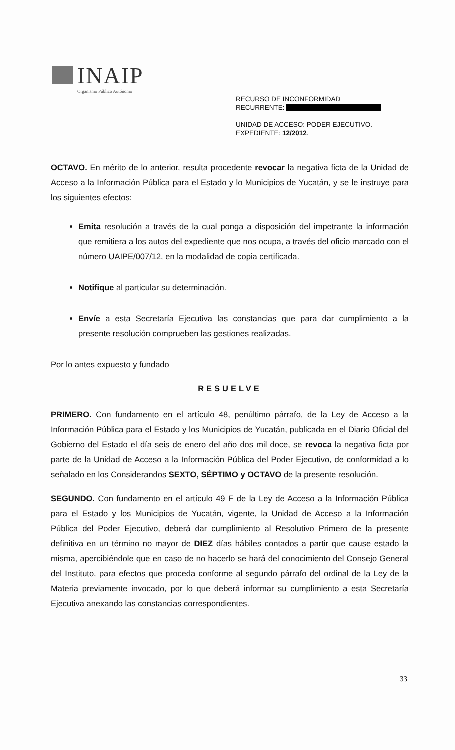INAIP
Organismo Público Autónomo
RECURSO DE INCONFORMIDAD
RECURRENTE:
UNIDAD DE ACCESO: PODER EJECUTIVO.
EXPEDIENTE: 12/2012.
OCTAVO. En mérito de lo anterior, resulta procedente revocar la negativa ficta de la Unidad de Acceso a la Información Pública para el Estado y lo Municipios de Yucatán, y se le instruye para los siguientes efectos:
Emita resolución a través de la cual ponga a disposición del impetrante la información que remitiera a los autos del expediente que nos ocupa, a través del oficio marcado con el número UAIPE/007/12, en la modalidad de copia certificada.
Notifique al particular su determinación.
Envíe a esta Secretaría Ejecutiva las constancias que para dar cumplimiento a la presente resolución comprueben las gestiones realizadas.
Por lo antes expuesto y fundado
RESUELVE
PRIMERO. Con fundamento en el artículo 48, penúltimo párrafo, de la Ley de Acceso a la Información Pública para el Estado y los Municipios de Yucatán, publicada en el Diario Oficial del Gobierno del Estado el día seis de enero del año dos mil doce, se revoca la negativa ficta por parte de la Unidad de Acceso a la Información Pública del Poder Ejecutivo, de conformidad a lo señalado en los Considerandos SEXTO, SÉPTIMO y OCTAVO de la presente resolución.
SEGUNDO. Con fundamento en el artículo 49 F de la Ley de Acceso a la Información Pública para el Estado y los Municipios de Yucatán, vigente, la Unidad de Acceso a la Información Pública del Poder Ejecutivo, deberá dar cumplimiento al Resolutivo Primero de la presente definitiva en un término no mayor de DIEZ días hábiles contados a partir que cause estado la misma, apercibiéndole que en caso de no hacerlo se hará del conocimiento del Consejo General del Instituto, para efectos que proceda conforme al segundo párrafo del ordinal de la Ley de la Materia previamente invocado, por lo que deberá informar su cumplimiento a esta Secretaría Ejecutiva anexando las constancias correspondientes.
33